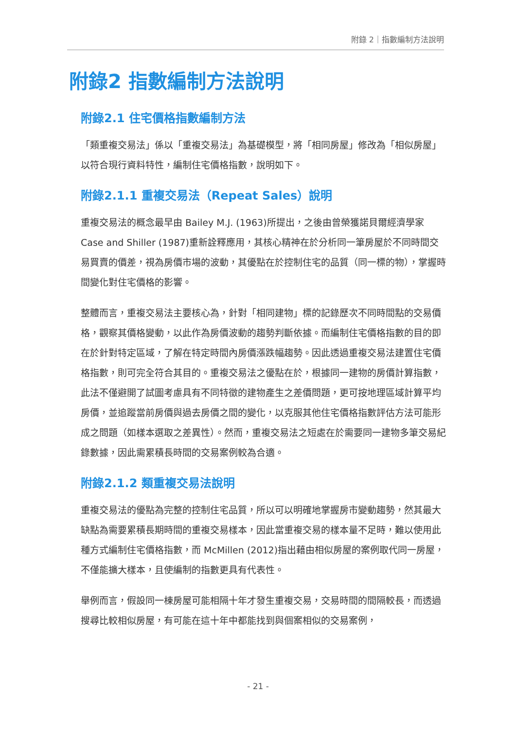附錄 2｜指數編制方法說明
附錄2 指數編制方法說明
附錄2.1 住宅價格指數編制方法
「類重複交易法」係以「重複交易法」為基礎模型，將「相同房屋」修改為「相似房屋」以符合現行資料特性，編制住宅價格指數，說明如下。
附錄2.1.1 重複交易法（Repeat Sales）說明
重複交易法的概念最早由 Bailey M.J. (1963)所提出，之後由曾榮獲諾貝爾經濟學家 Case and Shiller (1987)重新詮釋應用，其核心精神在於分析同一筆房屋於不同時間交易買賣的價差，視為房價市場的波動，其優點在於控制住宅的品質（同一標的物），掌握時間變化對住宅價格的影響。
整體而言，重複交易法主要核心為，針對「相同建物」標的記錄歷次不同時間點的交易價格，觀察其價格變動，以此作為房價波動的趨勢判斷依據。而編制住宅價格指數的目的即在於針對特定區域，了解在特定時間內房價漲跌幅趨勢。因此透過重複交易法建置住宅價格指數，則可完全符合其目的。重複交易法之優點在於，根據同一建物的房價計算指數，此法不僅避開了試圖考慮具有不同特徵的建物產生之差價問題，更可按地理區域計算平均房價，並追蹤當前房價與過去房價之間的變化，以克服其他住宅價格指數評估方法可能形成之問題（如樣本選取之差異性）。然而，重複交易法之短處在於需要同一建物多筆交易紀錄數據，因此需累積長時間的交易案例較為合適。
附錄2.1.2 類重複交易法說明
重複交易法的優點為完整的控制住宅品質，所以可以明確地掌握房市變動趨勢，然其最大缺點為需要累積長期時間的重複交易樣本，因此當重複交易的樣本量不足時，難以使用此種方式編制住宅價格指數，而 McMillen (2012)指出藉由相似房屋的案例取代同一房屋，不僅能擴大樣本，且使編制的指數更具有代表性。
舉例而言，假設同一棟房屋可能相隔十年才發生重複交易，交易時間的間隔較長，而透過搜尋比較相似房屋，有可能在這十年中都能找到與個案相似的交易案例，
- 21 -